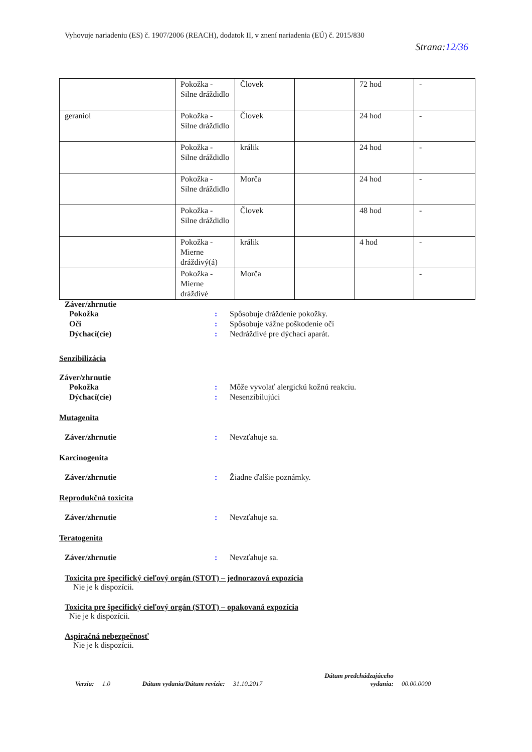Vyhovuje nariadeniu (ES) č. 1907/2006 (REACH), dodatok II, v znení nariadenia (EÚ) č. 2015/830
Strana:12/36
| | Pokožka - Silne dráždidlo | Človek | | 72 hod | - |
| geraniol | Pokožka - Silne dráždidlo | Človek | | 24 hod | - |
| | Pokožka - Silne dráždidlo | králik | | 24 hod | - |
| | Pokožka - Silne dráždidlo | Morča | | 24 hod | - |
| | Pokožka - Silne dráždidlo | Človek | | 48 hod | - |
| | Pokožka - Mierne dráždivý(á) | králik | | 4 hod | - |
| | Pokožka - Mierne dráždivé | Morča | | | - |
Záver/zhrnutie
Pokožka: Spôsobuje dráždenie pokožky.
Oči: Spôsobuje vážne poškodenie očí
Dýchací(cie): Nedráždivé pre dýchací aparát.
Senzibilizácia
Záver/zhrnutie
Pokožka: Môže vyvolať alergickú kožnú reakciu.
Dýchací(cie): Nesenzibilujúci
Mutagenita
Záver/zhrnutie: Nevzťahuje sa.
Karcinogenita
Záver/zhrnutie: Žiadne ďalšie poznámky.
Reprodukčná toxicita
Záver/zhrnutie: Nevzťahuje sa.
Teratogenita
Záver/zhrnutie: Nevzťahuje sa.
Toxicita pre špecifický cieľový orgán (STOT) – jednorazová expozícia
Nie je k dispozícii.
Toxicita pre špecifický cieľový orgán (STOT) – opakovaná expozícia
Nie je k dispozícii.
Aspiračná nebezpečnosť
Nie je k dispozícii.
Verzia: 1.0 Dátum vydania/Dátum revízie: 31.10.2017 Dátum predchádzajúceho vydania: 00.00.0000